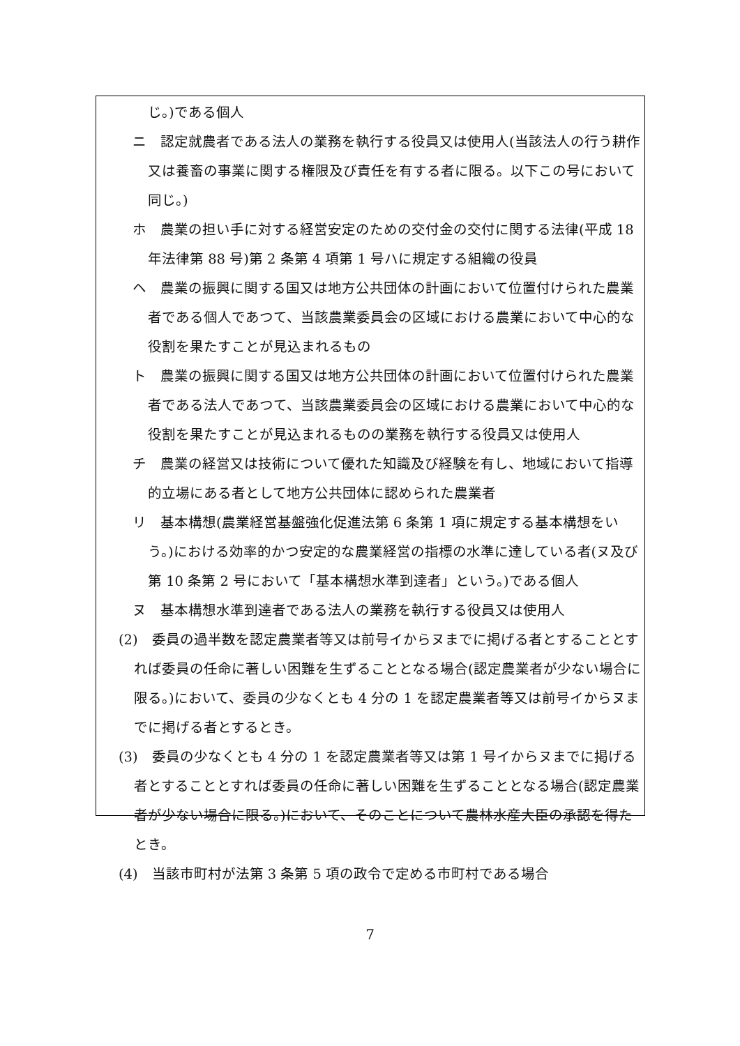じ。)である個人
ニ　認定就農者である法人の業務を執行する役員又は使用人(当該法人の行う耕作又は養畜の事業に関する権限及び責任を有する者に限る。以下この号において同じ。)
ホ　農業の担い手に対する経営安定のための交付金の交付に関する法律(平成 18 年法律第 88 号)第 2 条第 4 項第 1 号ハに規定する組織の役員
ヘ　農業の振興に関する国又は地方公共団体の計画において位置付けられた農業者である個人であつて、当該農業委員会の区域における農業において中心的な役割を果たすことが見込まれるもの
ト　農業の振興に関する国又は地方公共団体の計画において位置付けられた農業者である法人であつて、当該農業委員会の区域における農業において中心的な役割を果たすことが見込まれるものの業務を執行する役員又は使用人
チ　農業の経営又は技術について優れた知識及び経験を有し、地域において指導的立場にある者として地方公共団体に認められた農業者
リ　基本構想(農業経営基盤強化促進法第 6 条第 1 項に規定する基本構想をいう。)における効率的かつ安定的な農業経営の指標の水準に達している者(ヌ及び第 10 条第 2 号において「基本構想水準到達者」という。)である個人
ヌ　基本構想水準到達者である法人の業務を執行する役員又は使用人
(2)　委員の過半数を認定農業者等又は前号イからヌまでに掲げる者とすることとすれば委員の任命に著しい困難を生ずることとなる場合(認定農業者が少ない場合に限る。)において、委員の少なくとも 4 分の 1 を認定農業者等又は前号イからヌまでに掲げる者とするとき。
(3)　委員の少なくとも 4 分の 1 を認定農業者等又は第 1 号イからヌまでに掲げる者とすることとすれば委員の任命に著しい困難を生ずることとなる場合(認定農業者が少ない場合に限る。)において、そのことについて農林水産大臣の承認を得たとき。
(4)　当該市町村が法第 3 条第 5 項の政令で定める市町村である場合
7